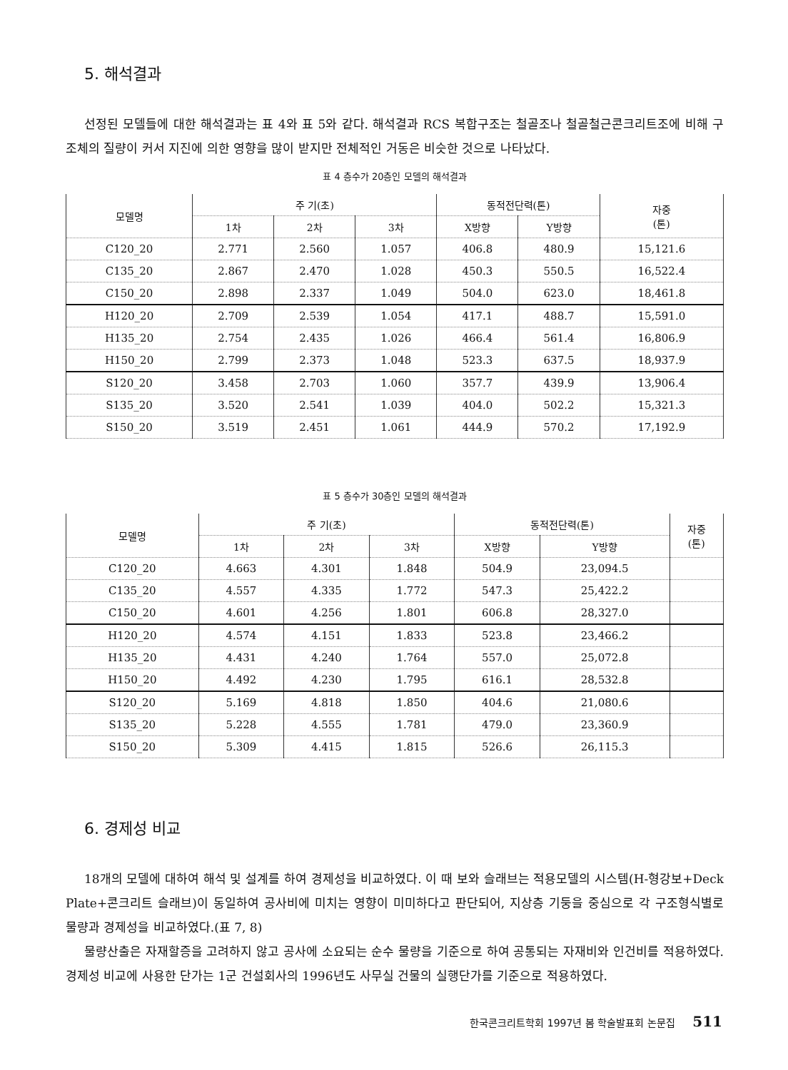5. 해석결과
선정된 모델들에 대한 해석결과는 표 4와 표 5와 같다. 해석결과 RCS 복합구조는 철골조나 철골철근콘크리트조에 비해 구조체의 질량이 커서 지진에 의한 영향을 많이 받지만 전체적인 거동은 비슷한 것으로 나타났다.
표 4 층수가 20층인 모델의 해석결과
| 모델명 | 주 기(초) | | | 동적전단력(톤) | | 자중 (톤) |
| --- | --- | --- | --- | --- | --- | --- |
| | 1차 | 2차 | 3차 | X방향 | Y방향 | |
| C120_20 | 2.771 | 2.560 | 1.057 | 406.8 | 480.9 | 15,121.6 |
| C135_20 | 2.867 | 2.470 | 1.028 | 450.3 | 550.5 | 16,522.4 |
| C150_20 | 2.898 | 2.337 | 1.049 | 504.0 | 623.0 | 18,461.8 |
| H120_20 | 2.709 | 2.539 | 1.054 | 417.1 | 488.7 | 15,591.0 |
| H135_20 | 2.754 | 2.435 | 1.026 | 466.4 | 561.4 | 16,806.9 |
| H150_20 | 2.799 | 2.373 | 1.048 | 523.3 | 637.5 | 18,937.9 |
| S120_20 | 3.458 | 2.703 | 1.060 | 357.7 | 439.9 | 13,906.4 |
| S135_20 | 3.520 | 2.541 | 1.039 | 404.0 | 502.2 | 15,321.3 |
| S150_20 | 3.519 | 2.451 | 1.061 | 444.9 | 570.2 | 17,192.9 |
표 5 층수가 30층인 모델의 해석결과
| 모델명 | 주 기(초) | | | 동적전단력(톤) | | 자중 (톤) |
| --- | --- | --- | --- | --- | --- | --- |
| | 1차 | 2차 | 3차 | X방향 | Y방향 | |
| C120_20 | 4.663 | 4.301 | 1.848 | 504.9 | 23,094.5 | |
| C135_20 | 4.557 | 4.335 | 1.772 | 547.3 | 25,422.2 | |
| C150_20 | 4.601 | 4.256 | 1.801 | 606.8 | 28,327.0 | |
| H120_20 | 4.574 | 4.151 | 1.833 | 523.8 | 23,466.2 | |
| H135_20 | 4.431 | 4.240 | 1.764 | 557.0 | 25,072.8 | |
| H150_20 | 4.492 | 4.230 | 1.795 | 616.1 | 28,532.8 | |
| S120_20 | 5.169 | 4.818 | 1.850 | 404.6 | 21,080.6 | |
| S135_20 | 5.228 | 4.555 | 1.781 | 479.0 | 23,360.9 | |
| S150_20 | 5.309 | 4.415 | 1.815 | 526.6 | 26,115.3 | |
6. 경제성 비교
18개의 모델에 대하여 해석 및 설계를 하여 경제성을 비교하였다. 이 때 보와 슬래브는 적용모델의 시스템(H-형강보+Deck Plate+콘크리트 슬래브)이 동일하여 공사비에 미치는 영향이 미미하다고 판단되어, 지상층 기둥을 중심으로 각 구조형식별로 물량과 경제성을 비교하였다.(표 7, 8)
물량산출은 자재할증을 고려하지 않고 공사에 소요되는 순수 물량을 기준으로 하여 공통되는 자재비와 인건비를 적용하였다. 경제성 비교에 사용한 단가는 1군 건설회사의 1996년도 사무실 건물의 실행단가를 기준으로 적용하였다.
한국콘크리트학회 1997년 봄 학술발표회 논문집 511